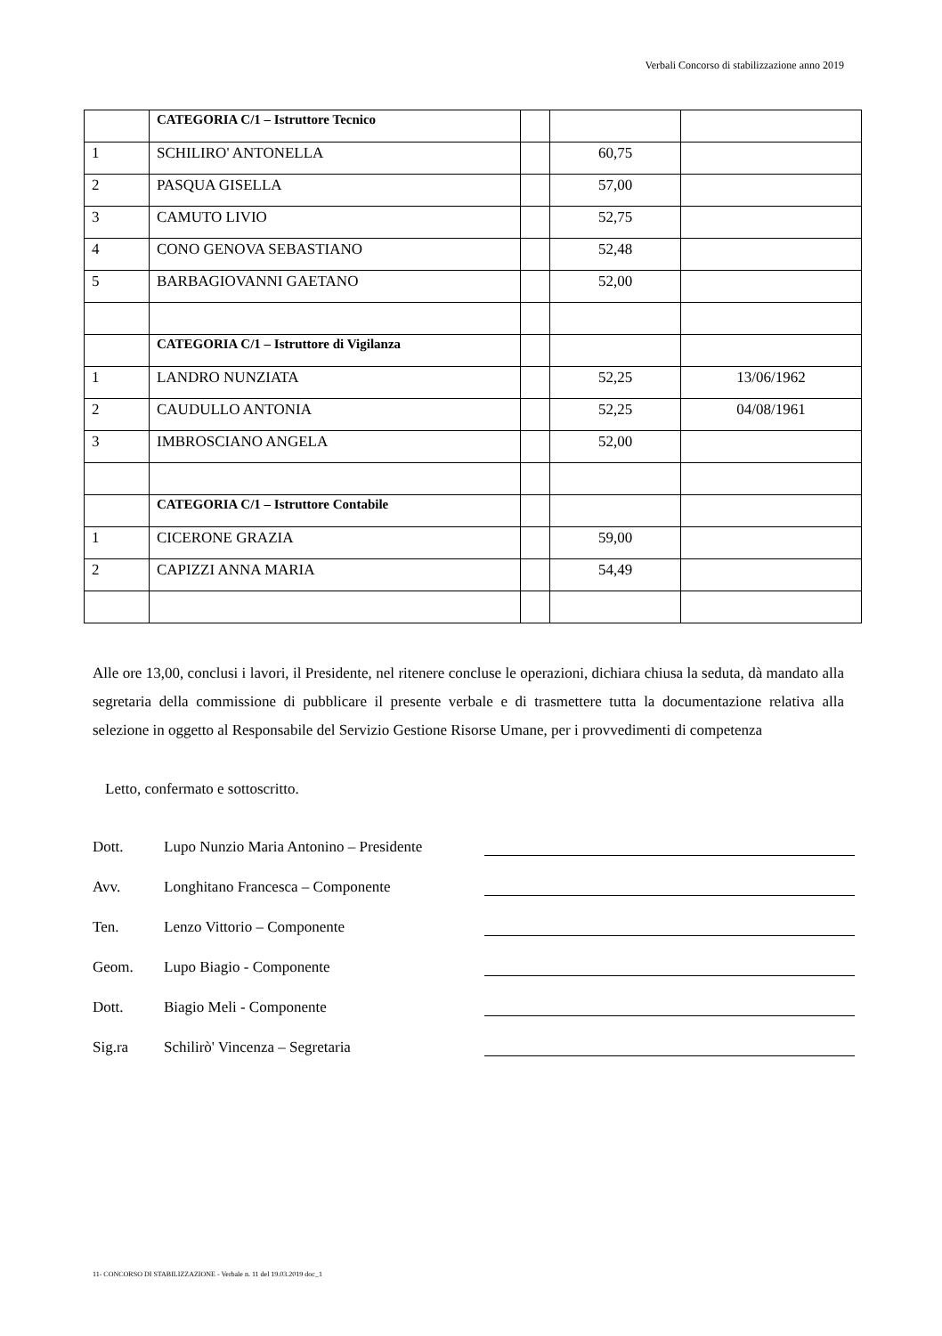Verbali Concorso di stabilizzazione anno 2019
| | CATEGORIA C/1 – Istruttore Tecnico | | | |
| 1 | SCHILIRO' ANTONELLA | | 60,75 | |
| 2 | PASQUA GISELLA | | 57,00 | |
| 3 | CAMUTO LIVIO | | 52,75 | |
| 4 | CONO GENOVA SEBASTIANO | | 52,48 | |
| 5 | BARBAGIOVANNI GAETANO | | 52,00 | |
| | CATEGORIA C/1 – Istruttore di Vigilanza | | | |
| 1 | LANDRO NUNZIATA | | 52,25 | 13/06/1962 |
| 2 | CAUDULLO ANTONIA | | 52,25 | 04/08/1961 |
| 3 | IMBROSCIANO ANGELA | | 52,00 | |
| | CATEGORIA C/1 – Istruttore Contabile | | | |
| 1 | CICERONE GRAZIA | | 59,00 | |
| 2 | CAPIZZI ANNA MARIA | | 54,49 | |
Alle ore 13,00, conclusi i lavori, il Presidente, nel ritenere concluse le operazioni, dichiara chiusa la seduta, dà mandato alla segretaria della commissione di pubblicare il presente verbale e di trasmettere tutta la documentazione relativa alla selezione in oggetto al Responsabile del Servizio Gestione Risorse Umane, per i provvedimenti di competenza
Letto, confermato e sottoscritto.
Dott. Lupo Nunzio Maria Antonino – Presidente
Avv. Longhitano Francesca – Componente
Ten. Lenzo Vittorio – Componente
Geom. Lupo Biagio - Componente
Dott. Biagio Meli - Componente
Sig.ra Schilirò' Vincenza – Segretaria
11- CONCORSO DI STABILIZZAZIONE - Verbale n. 11 del 19.03.2019 doc_1